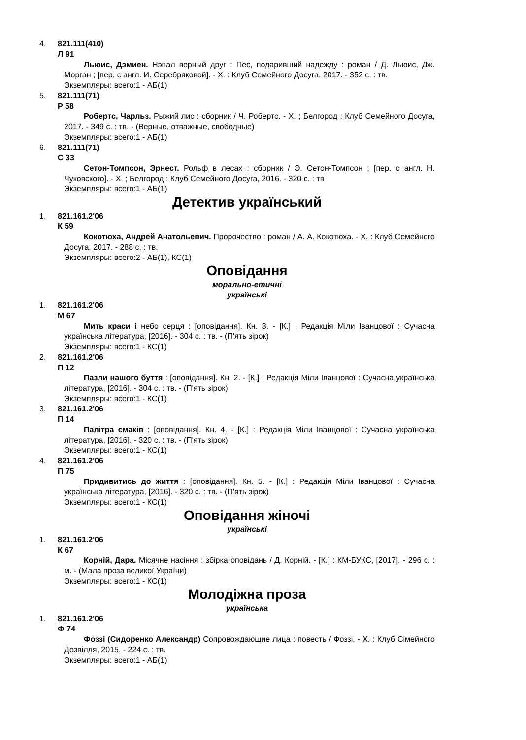4. 821.111(410)
Л 91
Льюис, Дэмиен. Нэпал верный друг : Пес, подаривший надежду : роман / Д. Льюис, Дж. Морган ; [пер. с англ. И. Серебряковой]. - Х. : Клуб Семейного Досуга, 2017. - 352 с. : тв.
Экземпляры: всего:1 - АБ(1)
5. 821.111(71)
Р 58
Робертс, Чарльз. Рыжий лис : сборник / Ч. Робертс. - Х. ; Белгород : Клуб Семейного Досуга, 2017. - 349 с. : тв. - (Верные, отважные, свободные)
Экземпляры: всего:1 - АБ(1)
6. 821.111(71)
С 33
Сетон-Томпсон, Эрнест. Рольф в лесах : сборник / Э. Сетон-Томпсон ; [пер. с англ. Н. Чуковского]. - Х. ; Белгород : Клуб Семейного Досуга, 2016. - 320 с. : тв
Экземпляры: всего:1 - АБ(1)
Детектив український
1. 821.161.2'06
К 59
Кокотюха, Андрей Анатольевич. Пророчество : роман / А. А. Кокотюха. - Х. : Клуб Семейного Досуга, 2017. - 288 с. : тв.
Экземпляры: всего:2 - АБ(1), КС(1)
Оповідання
морально-етичні
українські
1. 821.161.2'06
М 67
Мить краси і небо серця : [оповідання]. Кн. 3. - [К.] : Редакція Міли Іванцової : Сучасна українська література, [2016]. - 304 с. : тв. - (П'ять зірок)
Экземпляры: всего:1 - КС(1)
2. 821.161.2'06
П 12
Пазли нашого буття : [оповідання]. Кн. 2. - [К.] : Редакція Міли Іванцової : Сучасна українська література, [2016]. - 304 с. : тв. - (П'ять зірок)
Экземпляры: всего:1 - КС(1)
3. 821.161.2'06
П 14
Палітра смаків : [оповідання]. Кн. 4. - [К.] : Редакція Міли Іванцової : Сучасна українська література, [2016]. - 320 с. : тв. - (П'ять зірок)
Экземпляры: всего:1 - КС(1)
4. 821.161.2'06
П 75
Придивитись до життя : [оповідання]. Кн. 5. - [К.] : Редакція Міли Іванцової : Сучасна українська література, [2016]. - 320 с. : тв. - (П'ять зірок)
Экземпляры: всего:1 - КС(1)
Оповідання жіночі
українські
1. 821.161.2'06
К 67
Корній, Дара. Місячне насіння : збірка оповідань / Д. Корній. - [К.] : КМ-БУКС, [2017]. - 296 с. : м. - (Мала проза великої України)
Экземпляры: всего:1 - КС(1)
Молодіжна проза
українська
1. 821.161.2'06
Ф 74
Фоззі (Сидоренко Александр) Сопровождающие лица : повесть / Фоззі. - Х. : Клуб Сімейного Дозвілля, 2015. - 224 с. : тв.
Экземпляры: всего:1 - АБ(1)